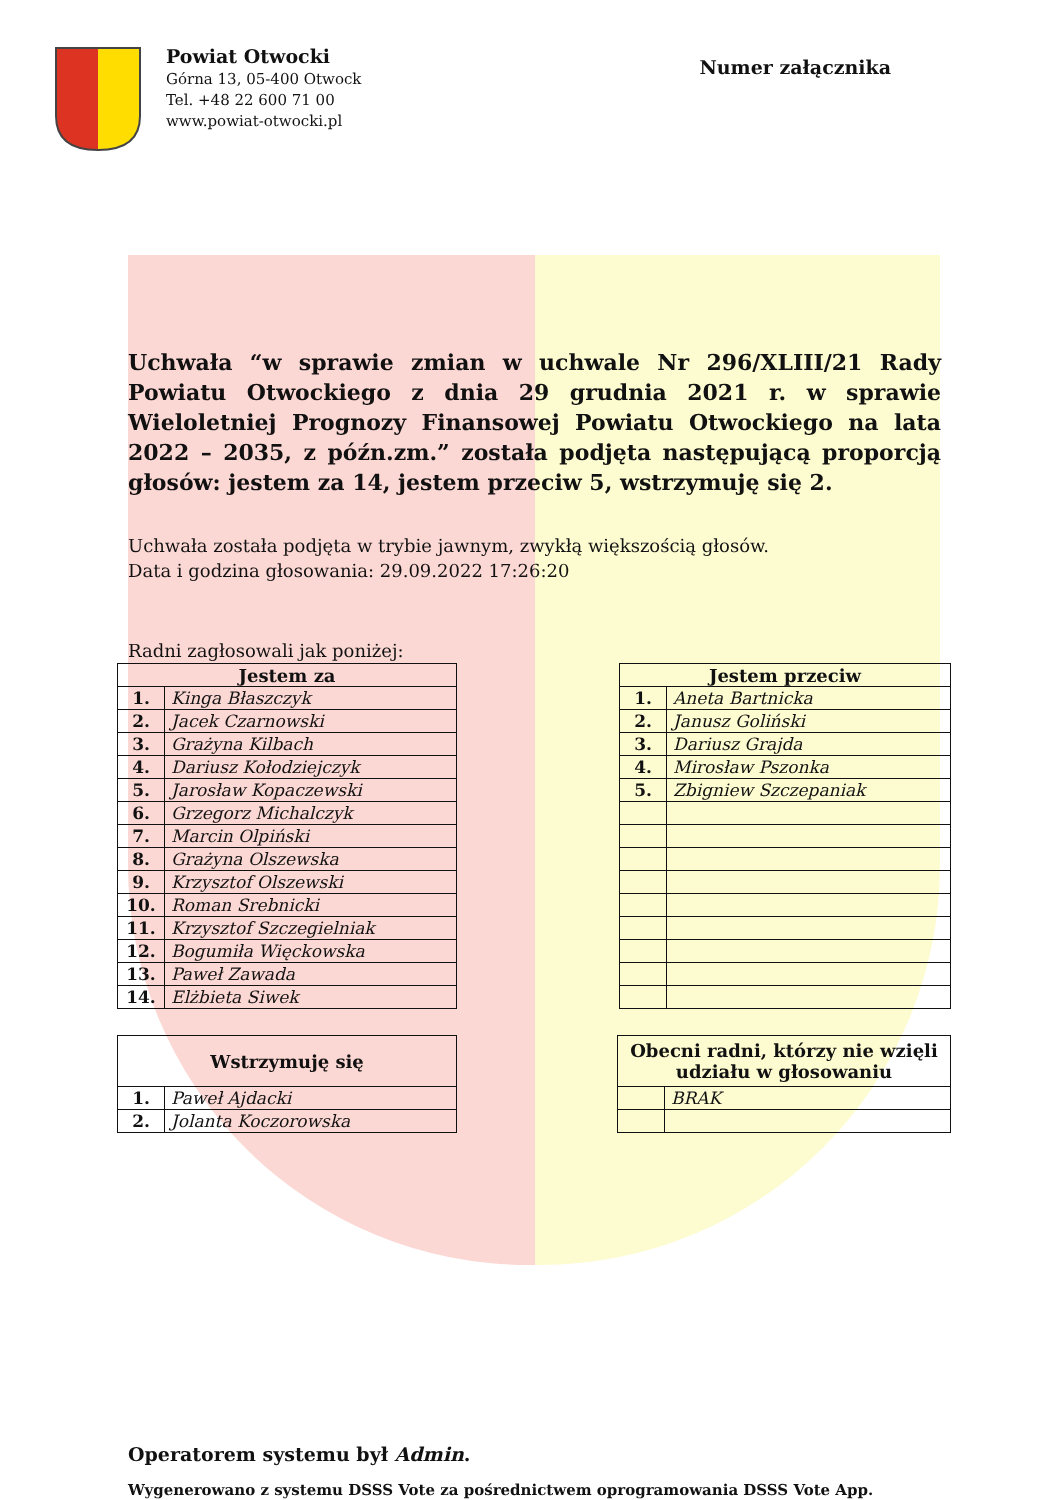Powiat Otwocki
Górna 13, 05-400 Otwock
Tel. +48 22 600 71 00
www.powiat-otwocki.pl
Numer załącznika
Uchwała “w sprawie zmian w uchwale Nr 296/XLIII/21 Rady Powiatu Otwockiego z dnia 29 grudnia 2021 r. w sprawie Wieloletniej Prognozy Finansowej Powiatu Otwockiego na lata 2022 – 2035, z późn.zm.” została podjęta następującą proporcją głosów: jestem za 14, jestem przeciw 5, wstrzymuję się 2.
Uchwała została podjęta w trybie jawnym, zwykłą większością głosów.
Data i godzina głosowania: 29.09.2022 17:26:20
Radni zagłosowali jak poniżej:
| Jestem za | |
| --- | --- |
| 1. | Kinga Błaszczyk |
| 2. | Jacek Czarnowski |
| 3. | Grażyna Kilbach |
| 4. | Dariusz Kołodziejczyk |
| 5. | Jarosław Kopaczewski |
| 6. | Grzegorz Michalczyk |
| 7. | Marcin Olpiński |
| 8. | Grażyna Olszewska |
| 9. | Krzysztof Olszewski |
| 10. | Roman Srebnicki |
| 11. | Krzysztof Szczegielniak |
| 12. | Bogumiła Więckowska |
| 13. | Paweł Zawada |
| 14. | Elżbieta Siwek |
| Jestem przeciw | |
| --- | --- |
| 1. | Aneta Bartnicka |
| 2. | Janusz Goliński |
| 3. | Dariusz Grajda |
| 4. | Mirosław Pszonka |
| 5. | Zbigniew Szczepaniak |
| Wstrzymuję się | |
| --- | --- |
| 1. | Paweł Ajdacki |
| 2. | Jolanta Koczorowska |
| Obecni radni, którzy nie wzięli udziału w głosowaniu | |
| --- | --- |
| | BRAK |
Operatorem systemu był Admin.
Wygenerowano z systemu DSSS Vote za pośrednictwem oprogramowania DSSS Vote App.